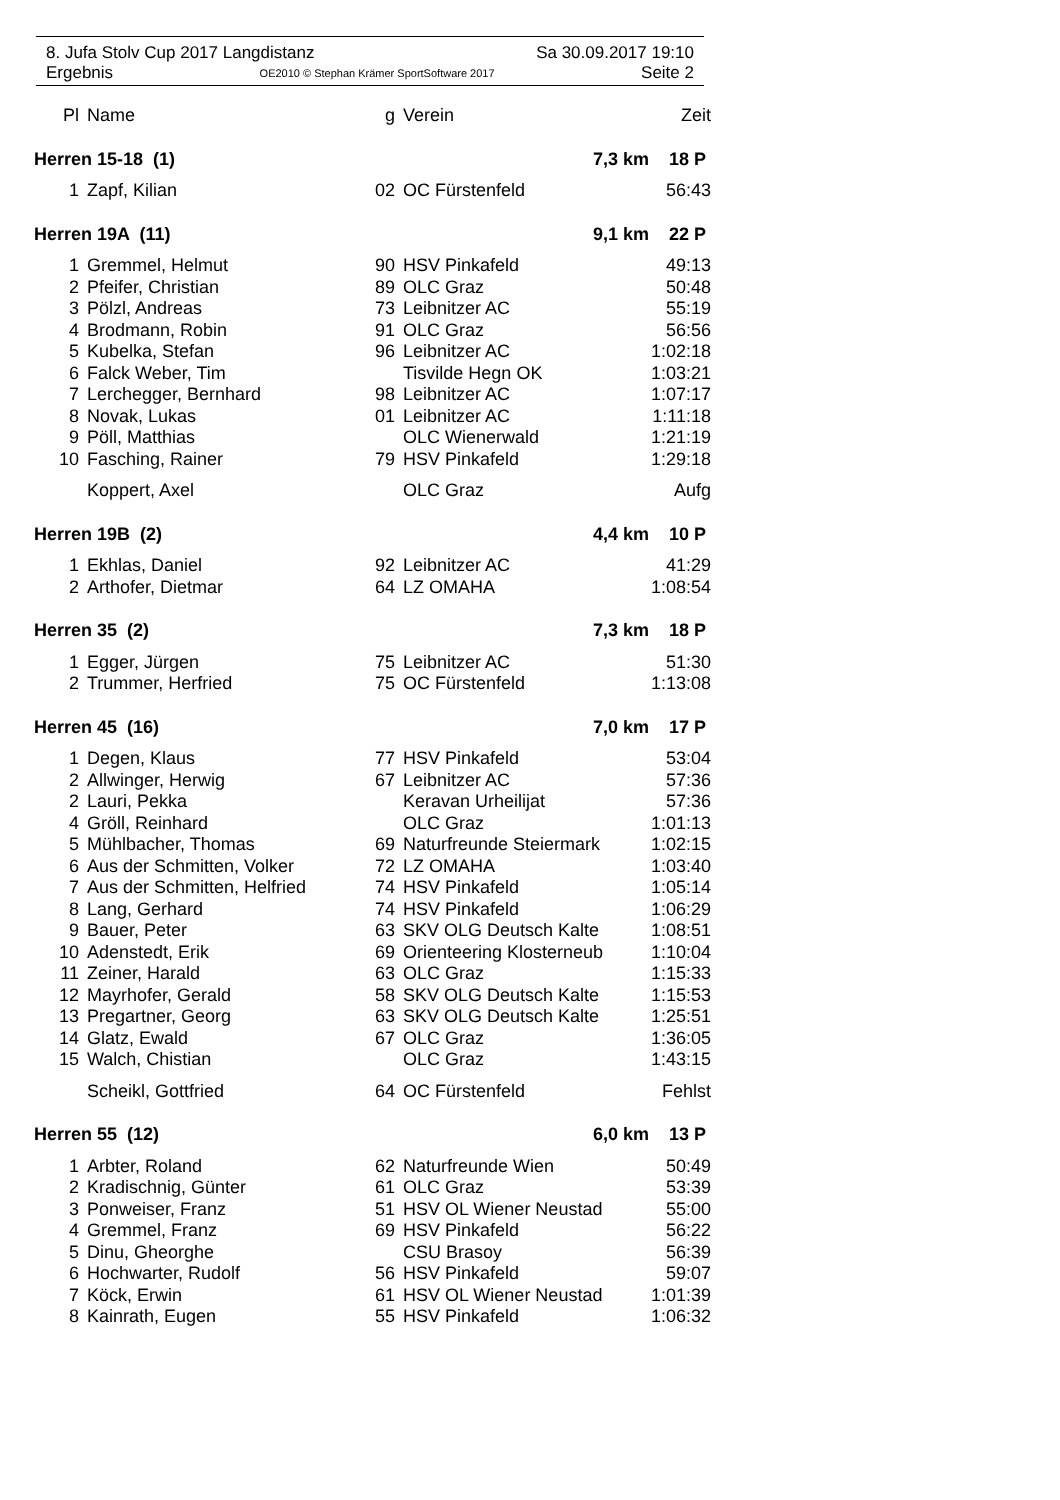8. Jufa Stolv Cup 2017 Langdistanz Sa 30.09.2017 19:10
Ergebnis OE2010 © Stephan Krämer SportSoftware 2017 Seite 2
| Pl | Name | g | Verein | Zeit |
| --- | --- | --- | --- | --- |
| Herren 15-18 (1) | | | 7,3 km 18 P | |
| 1 | Zapf, Kilian | 02 | OC Fürstenfeld | 56:43 |
| Herren 19A (11) | | | 9,1 km 22 P | |
| 1 | Gremmel, Helmut | 90 | HSV Pinkafeld | 49:13 |
| 2 | Pfeifer, Christian | 89 | OLC Graz | 50:48 |
| 3 | Pölzl, Andreas | 73 | Leibnitzer AC | 55:19 |
| 4 | Brodmann, Robin | 91 | OLC Graz | 56:56 |
| 5 | Kubelka, Stefan | 96 | Leibnitzer AC | 1:02:18 |
| 6 | Falck Weber, Tim | | Tisvilde Hegn OK | 1:03:21 |
| 7 | Lerchegger, Bernhard | 98 | Leibnitzer AC | 1:07:17 |
| 8 | Novak, Lukas | 01 | Leibnitzer AC | 1:11:18 |
| 9 | Pöll, Matthias | | OLC Wienerwald | 1:21:19 |
| 10 | Fasching, Rainer | 79 | HSV Pinkafeld | 1:29:18 |
| | Koppert, Axel | | OLC Graz | Aufg |
| Herren 19B (2) | | | 4,4 km 10 P | |
| 1 | Ekhlas, Daniel | 92 | Leibnitzer AC | 41:29 |
| 2 | Arthofer, Dietmar | 64 | LZ OMAHA | 1:08:54 |
| Herren 35 (2) | | | 7,3 km 18 P | |
| 1 | Egger, Jürgen | 75 | Leibnitzer AC | 51:30 |
| 2 | Trummer, Herfried | 75 | OC Fürstenfeld | 1:13:08 |
| Herren 45 (16) | | | 7,0 km 17 P | |
| 1 | Degen, Klaus | 77 | HSV Pinkafeld | 53:04 |
| 2 | Allwinger, Herwig | 67 | Leibnitzer AC | 57:36 |
| 2 | Lauri, Pekka | | Keravan Urheilijat | 57:36 |
| 4 | Gröll, Reinhard | | OLC Graz | 1:01:13 |
| 5 | Mühlbacher, Thomas | 69 | Naturfreunde Steiermark | 1:02:15 |
| 6 | Aus der Schmitten, Volker | 72 | LZ OMAHA | 1:03:40 |
| 7 | Aus der Schmitten, Helfried | 74 | HSV Pinkafeld | 1:05:14 |
| 8 | Lang, Gerhard | 74 | HSV Pinkafeld | 1:06:29 |
| 9 | Bauer, Peter | 63 | SKV OLG Deutsch Kalte | 1:08:51 |
| 10 | Adenstedt, Erik | 69 | Orienteering Klosterneub | 1:10:04 |
| 11 | Zeiner, Harald | 63 | OLC Graz | 1:15:33 |
| 12 | Mayrhofer, Gerald | 58 | SKV OLG Deutsch Kalte | 1:15:53 |
| 13 | Pregartner, Georg | 63 | SKV OLG Deutsch Kalte | 1:25:51 |
| 14 | Glatz, Ewald | 67 | OLC Graz | 1:36:05 |
| 15 | Walch, Chistian | | OLC Graz | 1:43:15 |
| | Scheikl, Gottfried | 64 | OC Fürstenfeld | Fehlst |
| Herren 55 (12) | | | 6,0 km 13 P | |
| 1 | Arbter, Roland | 62 | Naturfreunde Wien | 50:49 |
| 2 | Kradischnig, Günter | 61 | OLC Graz | 53:39 |
| 3 | Ponweiser, Franz | 51 | HSV OL Wiener Neustad | 55:00 |
| 4 | Gremmel, Franz | 69 | HSV Pinkafeld | 56:22 |
| 5 | Dinu, Gheorghe | | CSU Brasoy | 56:39 |
| 6 | Hochwarter, Rudolf | 56 | HSV Pinkafeld | 59:07 |
| 7 | Köck, Erwin | 61 | HSV OL Wiener Neustad | 1:01:39 |
| 8 | Kainrath, Eugen | 55 | HSV Pinkafeld | 1:06:32 |